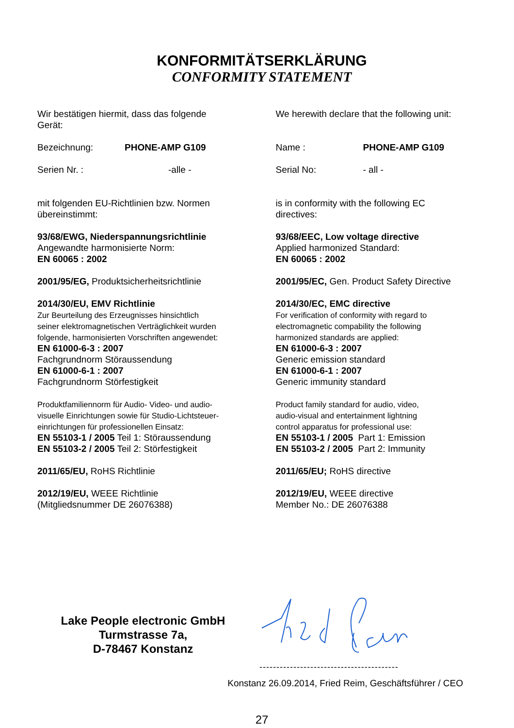KONFORMITÄTSERKLÄRUNG
CONFORMITY STATEMENT
Wir bestätigen hiermit, dass das folgende
Gerät:
Bezeichnung: PHONE-AMP G109
Serien Nr. : -alle -
mit folgenden EU-Richtlinien bzw. Normen
übereinstimmt:
93/68/EWG, Niederspannungsrichtlinie
Angewandte harmonisierte Norm:
EN 60065 : 2002
2001/95/EG, Produktsicherheitsrichtlinie
2014/30/EU, EMV Richtlinie
Zur Beurteilung des Erzeugnisses hinsichtlich
seiner elektromagnetischen Verträglichkeit wurden
folgende, harmonisierten Vorschriften angewendet:
EN 61000-6-3 : 2007
Fachgrundnorm Störaussendung
EN 61000-6-1 : 2007
Fachgrundnorm Störfestigkeit
Produktfamiliennorm für Audio- Video- und audio-
visuelle Einrichtungen sowie für Studio-Lichtsteuer-
einrichtungen für professionellen Einsatz:
EN 55103-1 / 2005 Teil 1: Störaussendung
EN 55103-2 / 2005 Teil 2: Störfestigkeit
2011/65/EU, RoHS Richtlinie
2012/19/EU, WEEE Richtlinie
(Mitgliedsnummer DE 26076388)
We herewith declare that the following unit:
Name : PHONE-AMP G109
Serial No: - all -
is in conformity with the following EC
directives:
93/68/EEC, Low voltage directive
Applied harmonized Standard:
EN 60065 : 2002
2001/95/EC, Gen. Product Safety Directive
2014/30/EC, EMC directive
For verification of conformity with regard to
electromagnetic compability the following
harmonized standards are applied:
EN 61000-6-3 : 2007
Generic emission standard
EN 61000-6-1 : 2007
Generic immunity standard
Product family standard for audio, video,
audio-visual and entertainment lightning
control apparatus for professional use:
EN 55103-1 / 2005 Part 1: Emission
EN 55103-2 / 2005 Part 2: Immunity
2011/65/EU; RoHS directive
2012/19/EU, WEEE directive
Member No.: DE 26076388
Lake People electronic GmbH
Turmstrasse 7a,
D-78467 Konstanz
-----------------------------------------
Konstanz 26.09.2014, Fried Reim, Geschäftsführer / CEO
27